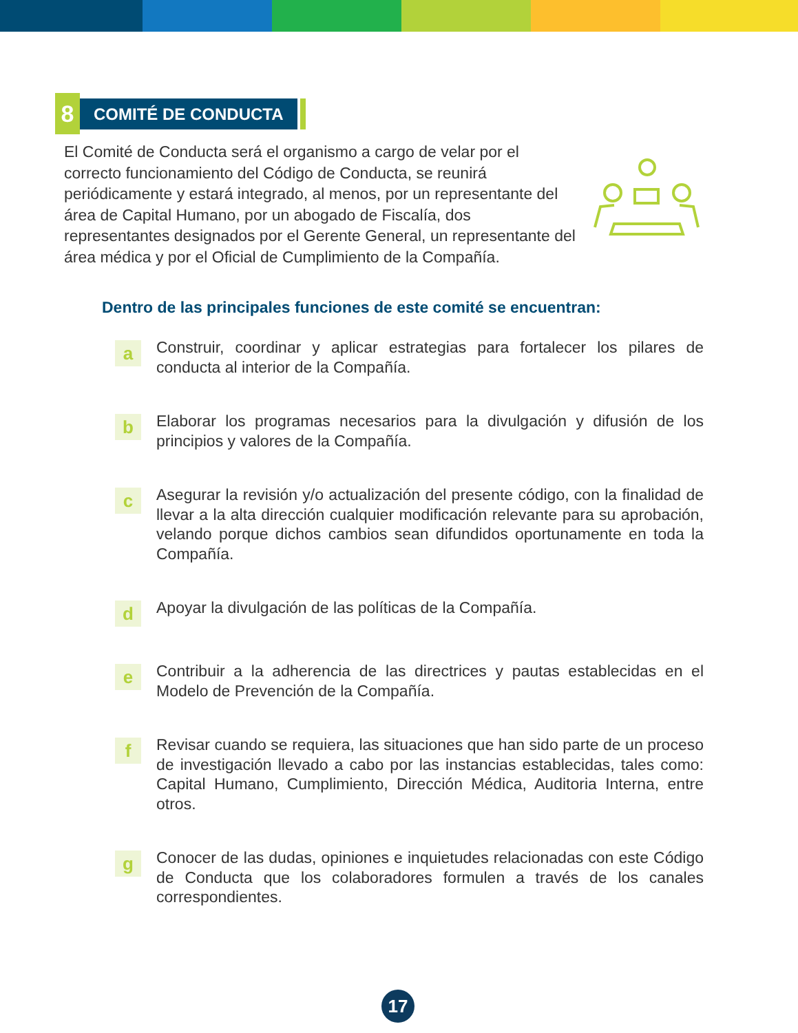8
COMITÉ DE CONDUCTA
El Comité de Conducta será el organismo a cargo de velar por el correcto funcionamiento del Código de Conducta, se reunirá periódicamente y estará integrado, al menos, por un representante del área de Capital Humano, por un abogado de Fiscalía, dos representantes designados por el Gerente General, un representante del área médica y por el Oficial de Cumplimiento de la Compañía.
Dentro de las principales funciones de este comité se encuentran:
a
Construir, coordinar y aplicar estrategias para fortalecer los pilares de conducta al interior de la Compañía.
b
Elaborar los programas necesarios para la divulgación y difusión de los principios y valores de la Compañía.
c
Asegurar la revisión y/o actualización del presente código, con la finalidad de llevar a la alta dirección cualquier modificación relevante para su aprobación, velando porque dichos cambios sean difundidos oportunamente en toda la Compañía.
d
Apoyar la divulgación de las políticas de la Compañía.
e
Contribuir a la adherencia de las directrices y pautas establecidas en el Modelo de Prevención de la Compañía.
f
Revisar cuando se requiera, las situaciones que han sido parte de un proceso de investigación llevado a cabo por las instancias establecidas, tales como: Capital Humano, Cumplimiento, Dirección Médica, Auditoria Interna, entre otros.
g
Conocer de las dudas, opiniones e inquietudes relacionadas con este Código de Conducta que los colaboradores formulen a través de los canales correspondientes.
17